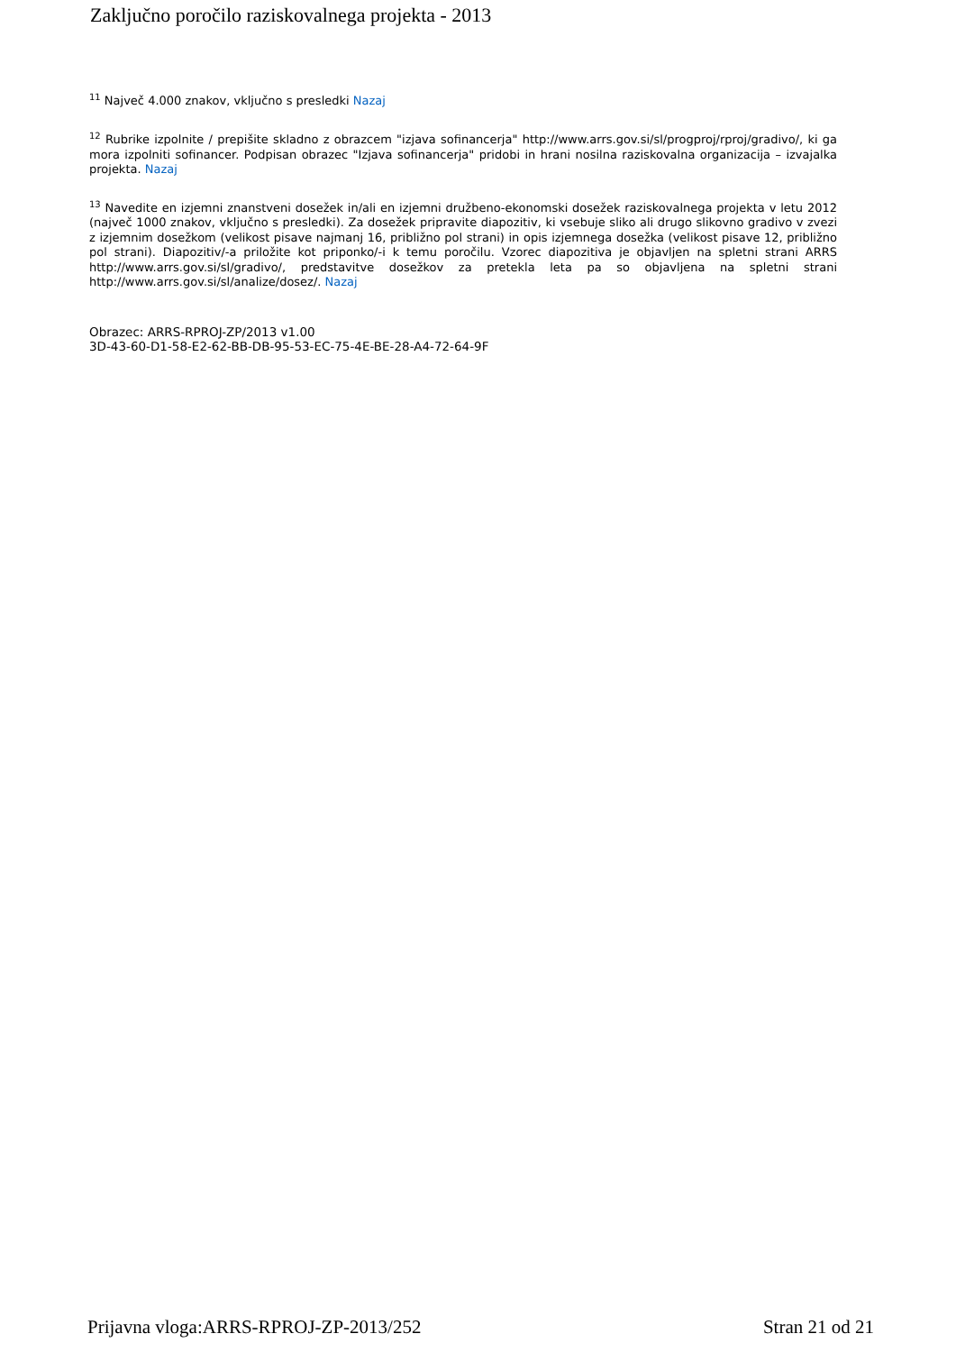Zaključno poročilo raziskovalnega projekta - 2013
<sup>11</sup> Največ 4.000 znakov, vključno s presledki Nazaj
<sup>12</sup> Rubrike izpolnite / prepišite skladno z obrazcem "izjava sofinancerja" http://www.arrs.gov.si/sl/progproj/rproj/gradivo/, ki ga mora izpolniti sofinancer. Podpisan obrazec "Izjava sofinancerja" pridobi in hrani nosilna raziskovalna organizacija – izvajalka projekta. Nazaj
<sup>13</sup> Navedite en izjemni znanstveni dosežek in/ali en izjemni družbeno-ekonomski dosežek raziskovalnega projekta v letu 2012 (največ 1000 znakov, vključno s presledki). Za dosežek pripravite diapozitiv, ki vsebuje sliko ali drugo slikovno gradivo v zvezi z izjemnim dosežkom (velikost pisave najmanj 16, približno pol strani) in opis izjemnega dosežka (velikost pisave 12, približno pol strani). Diapozitiv/-a priložite kot priponko/-i k temu poročilu. Vzorec diapozitiva je objavljen na spletni strani ARRS http://www.arrs.gov.si/sl/gradivo/, predstavitve dosežkov za pretekla leta pa so objavljena na spletni strani http://www.arrs.gov.si/sl/analize/dosez/. Nazaj
Obrazec: ARRS-RPROJ-ZP/2013 v1.00
3D-43-60-D1-58-E2-62-BB-DB-95-53-EC-75-4E-BE-28-A4-72-64-9F
Prijavna vloga:ARRS-RPROJ-ZP-2013/252 Stran 21 od 21